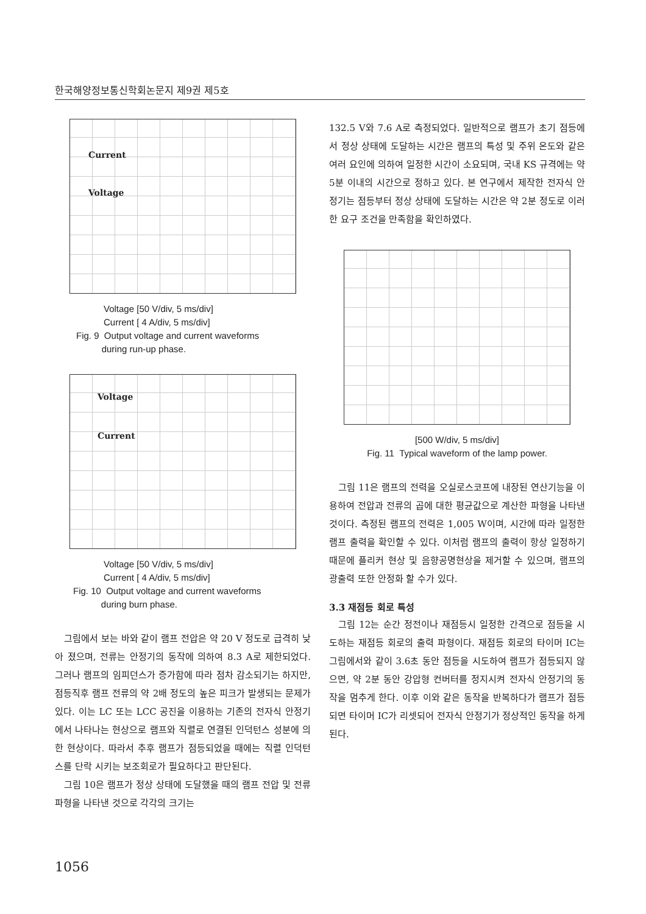한국해양정보통신학회논문지 제9권 제5호
Current
Voltage
Voltage [50 V/div, 5 ms/div]
Current [ 4 A/div, 5 ms/div]
Fig. 9 Output voltage and current waveforms
during run-up phase.
Voltage
Current
Voltage [50 V/div, 5 ms/div]
Current [ 4 A/div, 5 ms/div]
Fig. 10 Output voltage and current waveforms
during burn phase.
그림에서 보는 바와 같이 램프 전압은 약 20 V 정도로 급격히 낮아 졌으며, 전류는 안정기의 동작에 의하여 8.3 A로 제한되었다. 그러나 램프의 임피던스가 증가함에 따라 점차 감소되기는 하지만, 점등직후 램프 전류의 약 2배 정도의 높은 피크가 발생되는 문제가 있다. 이는 LC 또는 LCC 공진을 이용하는 기존의 전자식 안정기에서 나타나는 현상으로 램프와 직렬로 연결된 인덕턴스 성분에 의한 현상이다. 따라서 추후 램프가 점등되었을 때에는 직렬 인덕턴스를 단락 시키는 보조회로가 필요하다고 판단된다.
그림 10은 램프가 정상 상태에 도달했을 때의 램프 전압 및 전류 파형을 나타낸 것으로 각각의 크기는
132.5 V와 7.6 A로 측정되었다. 일반적으로 램프가 초기 점등에서 정상 상태에 도달하는 시간은 램프의 특성 및 주위 온도와 같은 여러 요인에 의하여 일정한 시간이 소요되며, 국내 KS 규격에는 약 5분 이내의 시간으로 정하고 있다. 본 연구에서 제작한 전자식 안정기는 점등부터 정상 상태에 도달하는 시간은 약 2분 정도로 이러한 요구 조건을 만족함을 확인하였다.
[500 W/div, 5 ms/div]
Fig. 11 Typical waveform of the lamp power.
그림 11은 램프의 전력을 오실로스코프에 내장된 연산기능을 이용하여 전압과 전류의 곱에 대한 평균값으로 계산한 파형을 나타낸 것이다. 측정된 램프의 전력은 1,005 W이며, 시간에 따라 일정한 램프 출력을 확인할 수 있다. 이처럼 램프의 출력이 항상 일정하기 때문에 플리커 현상 및 음향공명현상을 제거할 수 있으며, 램프의 광출력 또한 안정화 할 수가 있다.
3.3 재점등 회로 특성
그림 12는 순간 정전이나 재점등시 일정한 간격으로 점등을 시도하는 재점등 회로의 출력 파형이다. 재점등 회로의 타이머 IC는 그림에서와 같이 3.6초 동안 점등을 시도하여 램프가 점등되지 않으면, 약 2분 동안 강압형 컨버터를 정지시켜 전자식 안정기의 동작을 멈추게 한다. 이후 이와 같은 동작을 반복하다가 램프가 점등되면 타이머 IC가 리셋되어 전자식 안정기가 정상적인 동작을 하게 된다.
1056